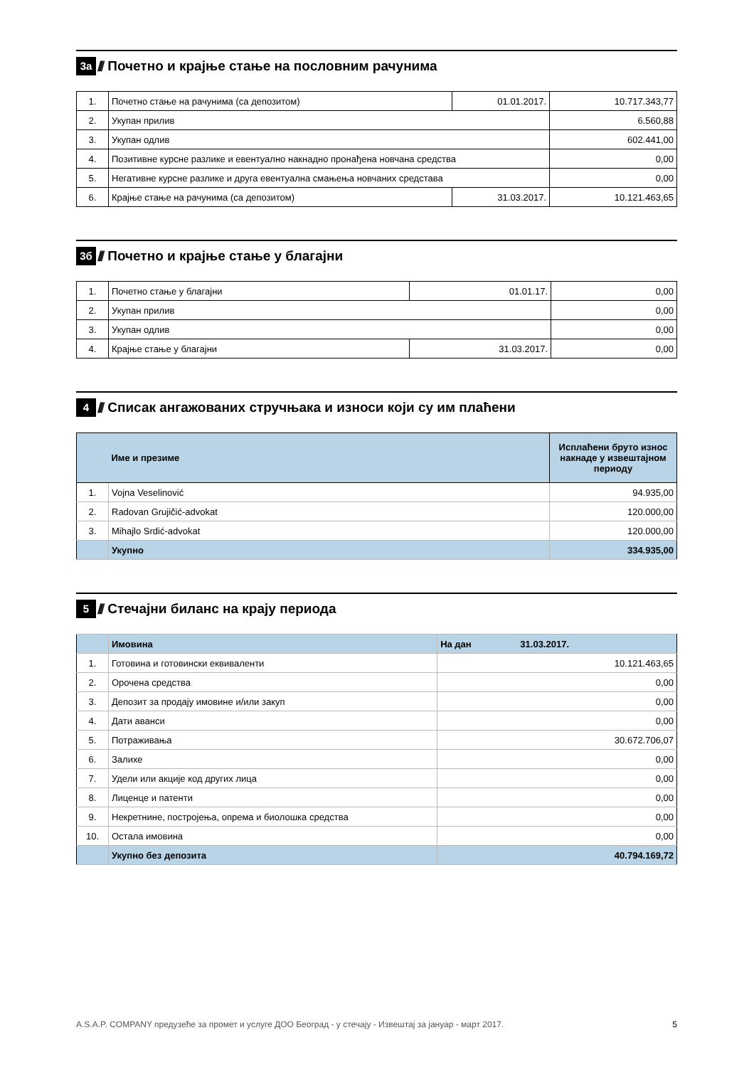3а ////
Почетно и крајње стање на пословним рачунима
| 1. | Почетно стање на рачунима (са депозитом) | 01.01.2017. | 10.717.343,77 |
| 2. | Укупан прилив | | 6.560,88 |
| 3. | Укупан одлив | | 602.441,00 |
| 4. | Позитивне курсне разлике и евентуално накнадно пронађена новчана средства | | 0,00 |
| 5. | Негативне курсне разлике и друга евентуална смањења новчаних средстава | | 0,00 |
| 6. | Крајње стање на рачунима (са депозитом) | 31.03.2017. | 10.121.463,65 |
3б ////
Почетно и крајње стање у благајни
| 1. | Почетно стање у благајни | 01.01.17. | 0,00 |
| 2. | Укупан прилив | | 0,00 |
| 3. | Укупан одлив | | 0,00 |
| 4. | Крајње стање у благајни | 31.03.2017. | 0,00 |
4 ////
Списак ангажованих стручњака и износи који су им плаћени
| | Име и презиме | Исплаћени бруто износ накнаде у извештајном периоду |
| --- | --- | --- |
| 1. | Vojna Veselinović | 94.935,00 |
| 2. | Radovan Grujičić-advokat | 120.000,00 |
| 3. | Mihajlo Srdić-advokat | 120.000,00 |
| | Укупно | 334.935,00 |
5 ////
Стечајни биланс на крају периода
| | Имовина | На дан 31.03.2017. |
| 1. | Готовина и готовински еквиваленти | 10.121.463,65 |
| 2. | Орочена средства | 0,00 |
| 3. | Депозит за продају имовине и/или закуп | 0,00 |
| 4. | Дати аванси | 0,00 |
| 5. | Потраживања | 30.672.706,07 |
| 6. | Залихе | 0,00 |
| 7. | Удели или акције код других лица | 0,00 |
| 8. | Лиценце и патенти | 0,00 |
| 9. | Некретнине, постројења, опрема и биолошка средства | 0,00 |
| 10. | Остала имовина | 0,00 |
| | Укупно без депозита | 40.794.169,72 |
A.S.A.P. COMPANY предузеће за промет и услуге ДОО Београд - у стечају - Извештај за јануар - март 2017. 5